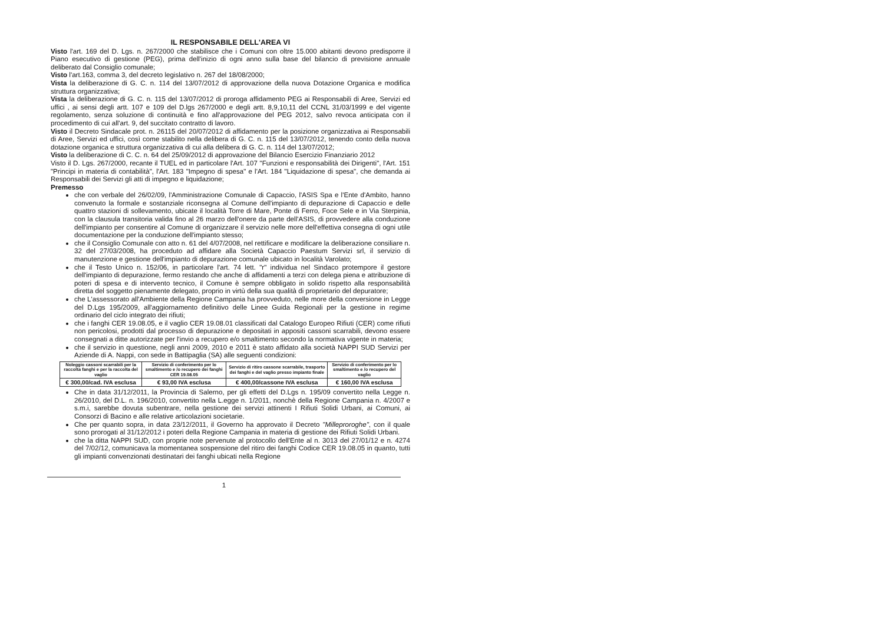IL RESPONSABILE DELL'AREA VI
Visto l'art. 169 del D. Lgs. n. 267/2000 che stabilisce che i Comuni con oltre 15.000 abitanti devono predisporre il Piano esecutivo di gestione (PEG), prima dell'inizio di ogni anno sulla base del bilancio di previsione annuale deliberato dal Consiglio comunale;
Visto l'art.163, comma 3, del decreto legislativo n. 267 del 18/08/2000;
Vista la deliberazione di G. C. n. 114 del 13/07/2012 di approvazione della nuova Dotazione Organica e modifica struttura organizzativa;
Vista la deliberazione di G. C. n. 115 del 13/07/2012 di proroga affidamento PEG ai Responsabili di Aree, Servizi ed uffici , ai sensi degli artt. 107 e 109 del D.lgs 267/2000 e degli artt. 8,9,10,11 del CCNL 31/03/1999 e del vigente regolamento, senza soluzione di continuità e fino all'approvazione del PEG 2012, salvo revoca anticipata con il procedimento di cui all'art. 9, del succitato contratto di lavoro.
Visto il Decreto Sindacale prot. n. 26115 del 20/07/2012 di affidamento per la posizione organizzativa ai Responsabili di Aree, Servizi ed uffici, così come stabilito nella delibera di G. C. n. 115 del 13/07/2012, tenendo conto della nuova dotazione organica e struttura organizzativa di cui alla delibera di G. C. n. 114 del 13/07/2012;
Visto la deliberazione di C. C. n. 64 del 25/09/2012 di approvazione del Bilancio Esercizio Finanziario 2012
Visto il D. Lgs. 267/2000, recante il TUEL ed in particolare l'Art. 107 "Funzioni e responsabilità dei Dirigenti", l'Art. 151 "Principi in materia di contabilità", l'Art. 183 "Impegno di spesa" e l'Art. 184 "Liquidazione di spesa", che demanda ai Responsabili dei Servizi gli atti di impegno e liquidazione;
Premesso
che con verbale del 26/02/09, l'Amministrazione Comunale di Capaccio, l'ASIS Spa e l'Ente d'Ambito, hanno convenuto la formale e sostanziale riconsegna al Comune dell'impianto di depurazione di Capaccio e delle quattro stazioni di sollevamento, ubicate il località Torre di Mare, Ponte di Ferro, Foce Sele e in Via Sterpinia, con la clausula transitoria valida fino al 26 marzo dell'onere da parte dell'ASIS, di provvedere alla conduzione dell'impianto per consentire al Comune di organizzare il servizio nelle more dell'effettiva consegna di ogni utile documentazione per la conduzione dell'impianto stesso;
che il Consiglio Comunale con atto n. 61 del 4/07/2008, nel rettificare e modificare la deliberazione consiliare n. 32 del 27/03/2008, ha proceduto ad affidare alla Società Capaccio Paestum Servizi srl, il servizio di manutenzione e gestione dell'impianto di depurazione comunale ubicato in località Varolato;
che il Testo Unico n. 152/06, in particolare l'art. 74 lett. "r" individua nel Sindaco protempore il gestore dell'impianto di depurazione, fermo restando che anche di affidamenti a terzi con delega piena e attribuzione di poteri di spesa e di intervento tecnico, il Comune è sempre obbligato in solido rispetto alla responsabilità diretta del soggetto pienamente delegato, proprio in virtù della sua qualità di proprietario del depuratore;
che L'assessorato all'Ambiente della Regione Campania ha provveduto, nelle more della conversione in Legge del D.Lgs 195/2009, all'aggiornamento definitivo delle Linee Guida Regionali per la gestione in regime ordinario del ciclo integrato dei rifiuti;
che i fanghi CER 19.08.05, e il vaglio CER 19.08.01 classificati dal Catalogo Europeo Rifiuti (CER) come rifiuti non pericolosi, prodotti dal processo di depurazione e depositati in appositi cassoni scarrabili, devono essere consegnati a ditte autorizzate per l'invio a recupero e/o smaltimento secondo la normativa vigente in materia;
che il servizio in questione, negli anni 2009, 2010 e 2011 è stato affidato alla società NAPPI SUD Servizi per Aziende di A. Nappi, con sede in Battipaglia (SA) alle seguenti condizioni:
| Noleggio cassoni scarrabili per la raccolta fanghi e per la raccolta del vaglio | Servizio di conferimento per lo smaltimento e /o recupero dei fanghi CER 19.08.05 | Servizio di ritiro cassone scarrabile, trasporto dei fanghi e del vaglio presso impianto finale | Servizio di conferimento per lo smaltimento e /o recupero del vaglio |
| --- | --- | --- | --- |
| € 300,00/cad. IVA esclusa | € 93,00 IVA esclusa | € 400,00/cassone IVA esclusa | € 160,00 IVA esclusa |
Che in data 31/12/2011, la Provincia di Salerno, per gli effetti del D.Lgs n. 195/09 convertito nella Legge n. 26/2010, del D.L. n. 196/2010, convertito nella L.egge n. 1/2011, nonchè della Regione Campania n. 4/2007 e s.m.i, sarebbe dovuta subentrare, nella gestione dei servizi attinenti I Rifiuti Solidi Urbani, ai Comuni, ai Consorzi di Bacino e alle relative articolazioni societarie.
Che per quanto sopra, in data 23/12/2011, il Governo ha approvato il Decreto "Milleproroghe", con il quale sono prorogati al 31/12/2012 i poteri della Regione Campania in materia di gestione dei Rifiuti Solidi Urbani.
che la ditta NAPPI SUD, con proprie note pervenute al protocollo dell'Ente al n. 3013 del 27/01/12 e n. 4274 del 7/02/12, comunicava la momentanea sospensione del ritiro dei fanghi Codice CER 19.08.05 in quanto, tutti gli impianti convenzionati destinatari dei fanghi ubicati nella Regione
1